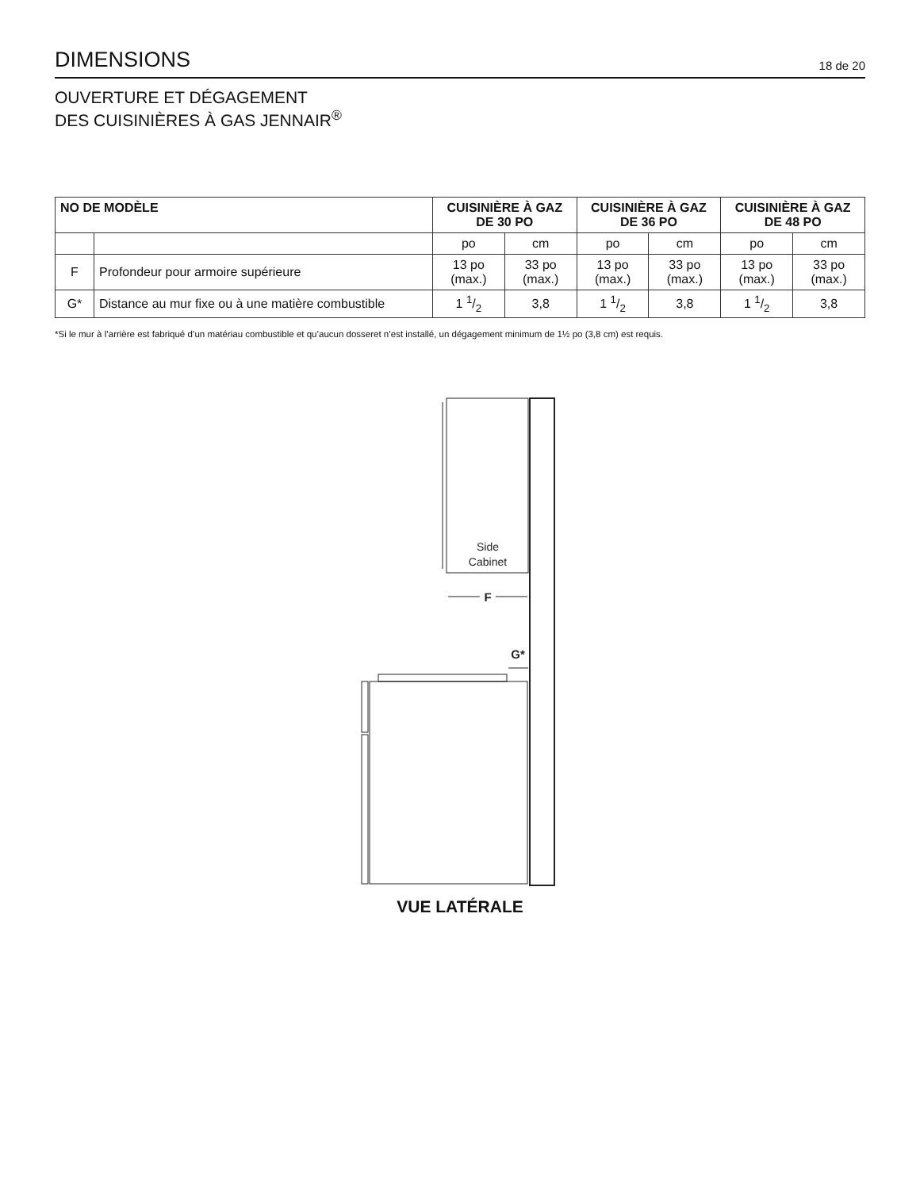DIMENSIONS
18 de 20
OUVERTURE ET DÉGAGEMENT
DES CUISINIÈRES À GAS JENNAIR<sup>®</sup>
| NO DE MODÈLE | | CUISINIÈRE À GAZ DE 30 PO | | CUISINIÈRE À GAZ DE 36 PO | | CUISINIÈRE À GAZ DE 48 PO | |
| --- | --- | --- | --- | --- | --- | --- | --- |
| | | po | cm | po | cm | po | cm |
| F | Profondeur pour armoire supérieure | 13 po (max.) | 33 po (max.) | 13 po (max.) | 33 po (max.) | 13 po (max.) | 33 po (max.) |
| G* | Distance au mur fixe ou à une matière combustible | 1 1/2 | 3,8 | 1 1/2 | 3,8 | 1 1/2 | 3,8 |
*Si le mur à l’arrière est fabriqué d’un matériau combustible et qu’aucun dosseret n’est installé, un dégagement minimum de 1½ po (3,8 cm) est requis.
Side
Cabinet
F
G*
VUE LATÉRALE